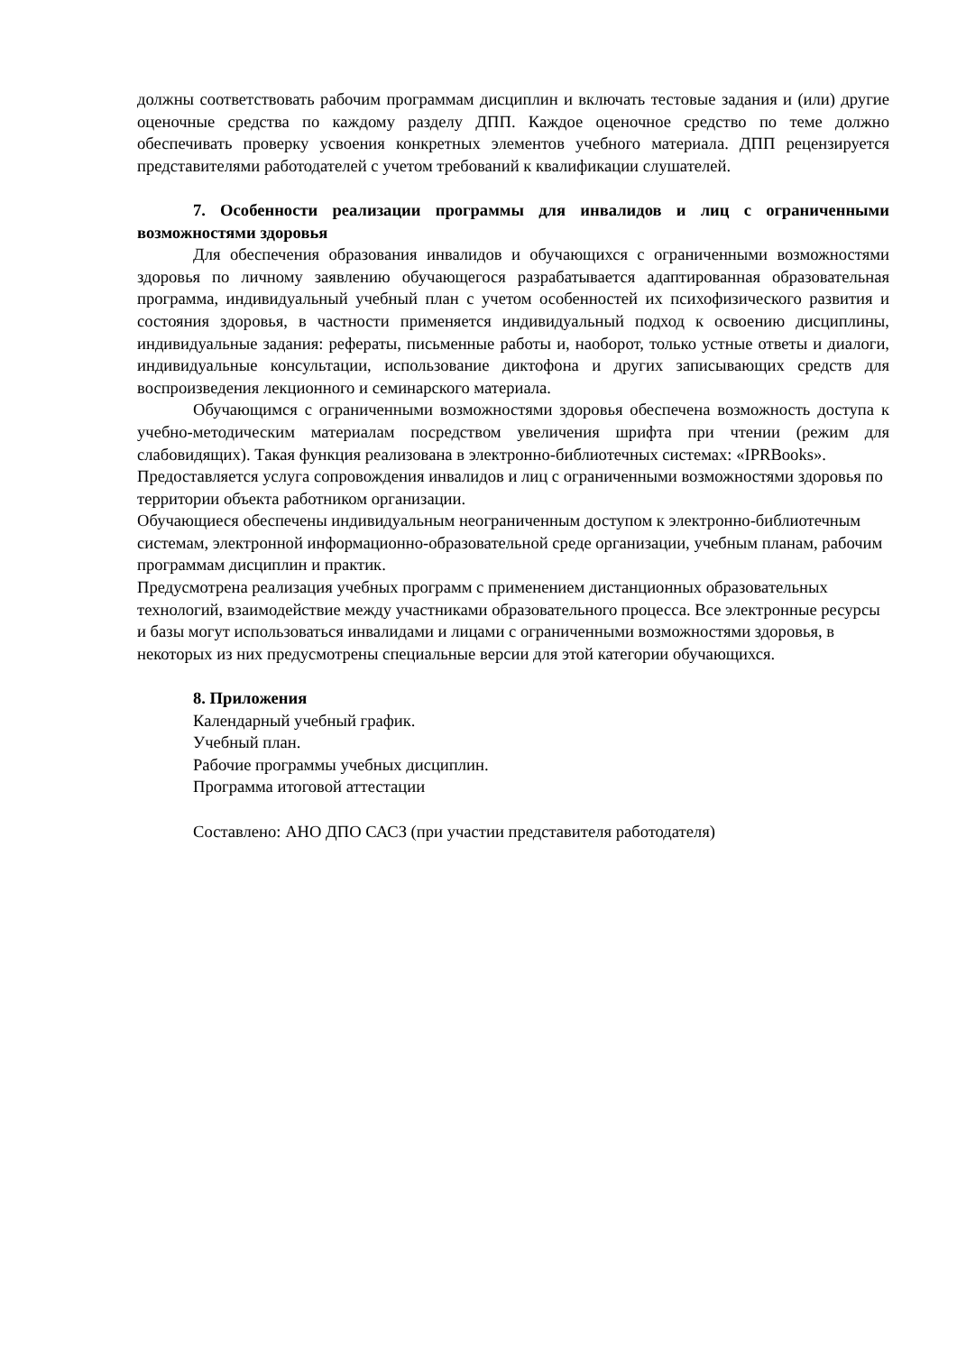должны соответствовать рабочим программам дисциплин и включать тестовые задания и (или) другие оценочные средства по каждому разделу ДПП. Каждое оценочное средство по теме должно обеспечивать проверку усвоения конкретных элементов учебного материала. ДПП рецензируется представителями работодателей с учетом требований к квалификации слушателей.
7. Особенности реализации программы для инвалидов и лиц с ограниченными возможностями здоровья
Для обеспечения образования инвалидов и обучающихся с ограниченными возможностями здоровья по личному заявлению обучающегося разрабатывается адаптированная образовательная программа, индивидуальный учебный план с учетом особенностей их психофизического развития и состояния здоровья, в частности применяется индивидуальный подход к освоению дисциплины, индивидуальные задания: рефераты, письменные работы и, наоборот, только устные ответы и диалоги, индивидуальные консультации, использование диктофона и других записывающих средств для воспроизведения лекционного и семинарского материала.
Обучающимся с ограниченными возможностями здоровья обеспечена возможность доступа к учебно-методическим материалам посредством увеличения шрифта при чтении (режим для слабовидящих). Такая функция реализована в электронно-библиотечных системах: «IPRBooks».
Предоставляется услуга сопровождения инвалидов и лиц с ограниченными возможностями здоровья по территории объекта работником организации.
Обучающиеся обеспечены индивидуальным неограниченным доступом к электронно-библиотечным системам, электронной информационно-образовательной среде организации, учебным планам, рабочим программам дисциплин и практик.
Предусмотрена реализация учебных программ с применением дистанционных образовательных технологий, взаимодействие между участниками образовательного процесса. Все электронные ресурсы и базы могут использоваться инвалидами и лицами с ограниченными возможностями здоровья, в некоторых из них предусмотрены специальные версии для этой категории обучающихся.
8. Приложения
Календарный учебный график.
Учебный план.
Рабочие программы учебных дисциплин.
Программа итоговой аттестации
Составлено: АНО ДПО САСЗ (при участии представителя работодателя)